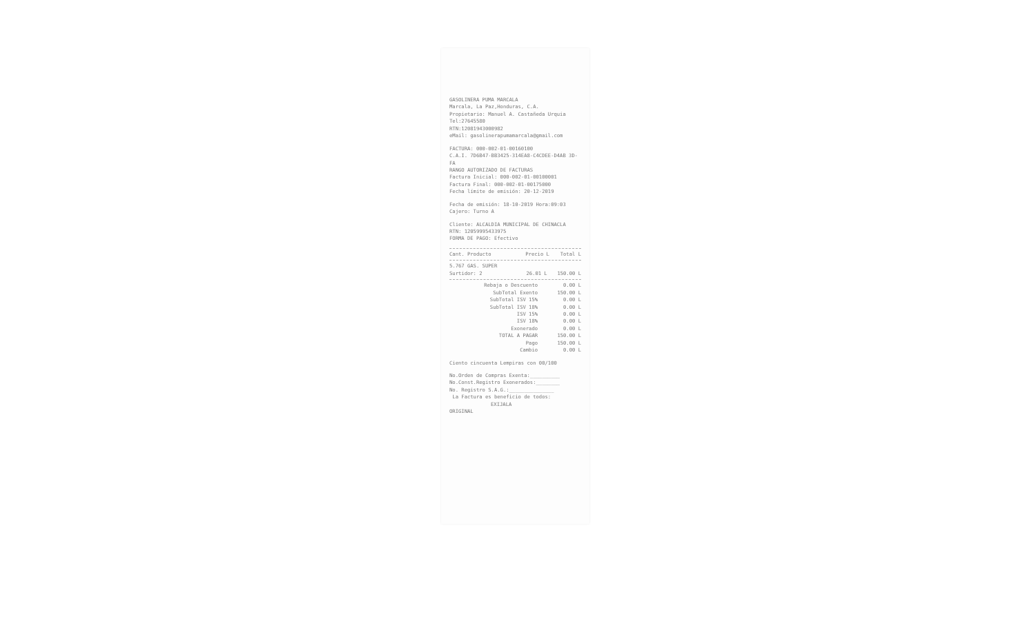GASOLINERA PUMA MARCALA
Marcala, La Paz,Honduras, C.A.
Propietario: Manuel A. Castañeda Urquia
Tel:27645580
RTN:12081943000982
eMail: gasolinerapumamarcala@gmail.com
FACTURA: 000-002-01-00160100
C.A.I. 7D6B47-BB3425-314EA8-C4CDEE-D4AB 3D-FA
RANGO AUTORIZADO DE FACTURAS
Factura Inicial: 000-002-01-00100001
Factura Final: 000-002-01-00175000
Fecha límite de emisión: 20-12-2019
Fecha de emisión: 18-10-2019 Hora:09:03
Cajero: Turno A
Cliente: ALCALDIA MUNICIPAL DE CHINACLA
RTN: 12059995433975
FORMA DE PAGO: Efectivo
| Cant. Producto | Precio L | Total L |
| --- | --- | --- |
| 5.767 GAS. SUPER | | |
| Surtidor: 2 | 26.01 L | 150.00 L |
| Rebaja o Descuento | 0.00 L |
| SubTotal Exento | 150.00 L |
| SubTotal ISV 15% | 0.00 L |
| SubTotal ISV 18% | 0.00 L |
| ISV 15% | 0.00 L |
| ISV 18% | 0.00 L |
| Exonerado | 0.00 L |
| TOTAL A PAGAR | 150.00 L |
| Pago | 150.00 L |
| Cambio | 0.00 L |
Ciento cincuenta Lempiras con 00/100
No.Orden de Compras Exenta:__________
No.Const.Registro Exonerados:________
No. Registro S.A.G.:_______________
La Factura es beneficio de todos:
EXIJALA
ORIGINAL